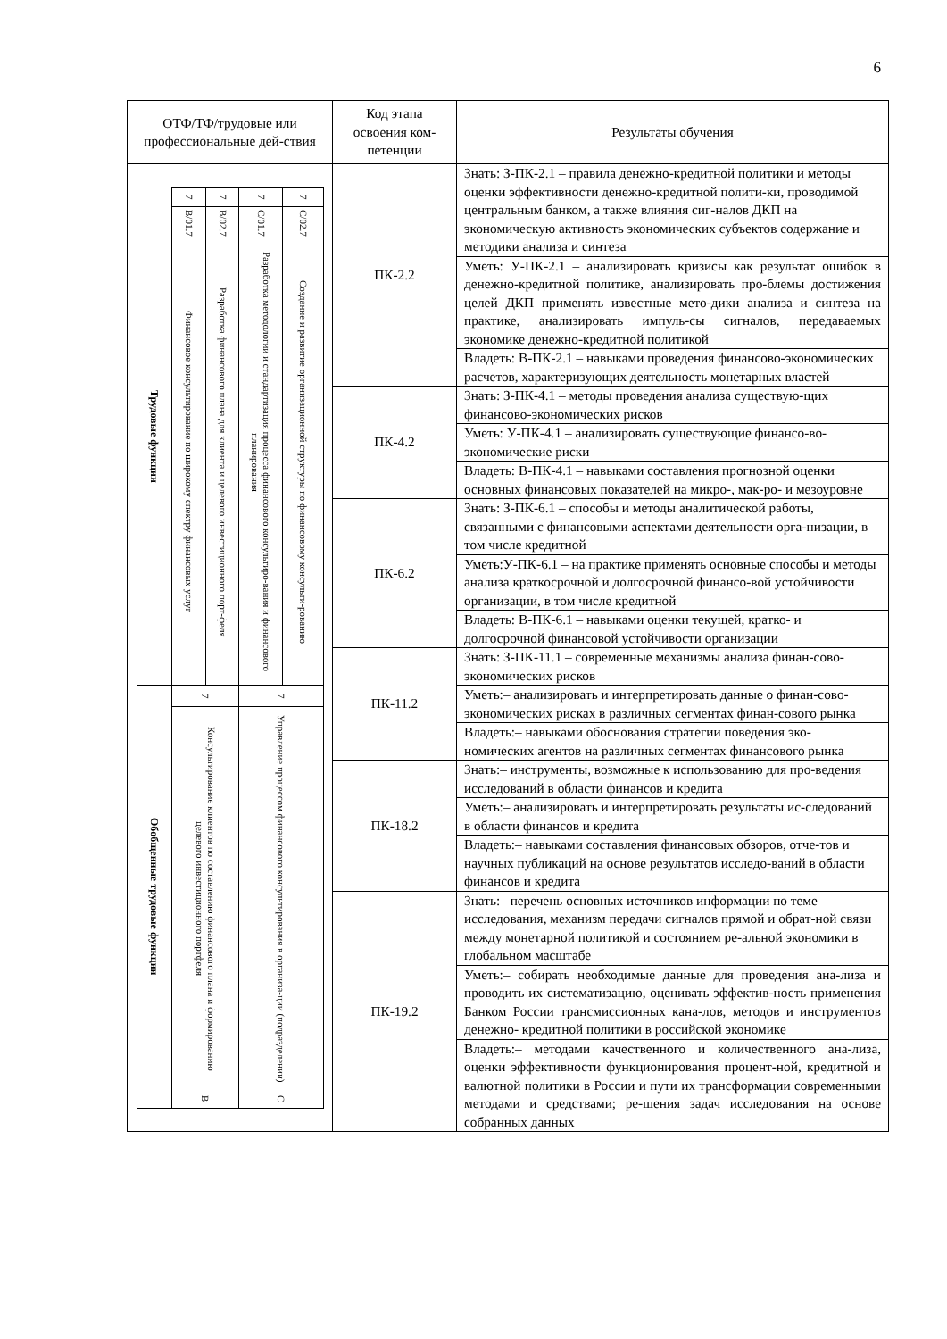6
| ОТФ/ТФ/трудовые или профессиональные дей-ствия | Код этапа освоения ком-петенции | Результаты обучения |
| --- | --- | --- |
| Трудовые функции Финансовое консультирование по широкому спектру финансовых услуг B/01.7 7 Разработка финансового плана для клиента и целевого инвестиционного порт-феля B/02.7 7 Разработка методологии и стандартизация процесса финансового консультиро-вания и финансового планирования C/01.7 7 Создание и развитие организационной структуры по финансовому консульти-рованию C/02.7 7 Обобщенные трудовые функции B Консультирование клиентов по составлению финансового плана и формированию целевого инвестиционного портфеля 7 C Управление процессом финансового консультирования в организа-ции (подразделении) 7 | ПК-2.2 | Знать: З-ПК-2.1 – правила денежно-кредитной политики и методы оценки эффективности денежно-кредитной полити-ки, проводимой центральным банком, а также влияния сиг-налов ДКП на экономическую активность экономических субъектов содержание и методики анализа и синтеза |
| | | Уметь: У-ПК-2.1 – анализировать кризисы как результат ошибок в денежно-кредитной политике, анализировать про-блемы достижения целей ДКП применять известные мето-дики анализа и синтеза на практике, анализировать импуль-сы сигналов, передаваемых экономике денежно-кредитной политикой |
| | | Владеть: В-ПК-2.1 – навыками проведения финансово-экономических расчетов, характеризующих деятельность монетарных властей |
| | ПК-4.2 | Знать: З-ПК-4.1 – методы проведения анализа существую-щих финансово-экономических рисков |
| | | Уметь: У-ПК-4.1 – анализировать существующие финансо-во-экономические риски |
| | | Владеть: В-ПК-4.1 – навыками составления прогнозной оценки основных финансовых показателей на микро-, мак-ро- и мезоуровне |
| | ПК-6.2 | Знать: З-ПК-6.1 – способы и методы аналитической работы, связанными с финансовыми аспектами деятельности орга-низации, в том числе кредитной |
| | | Уметь:У-ПК-6.1 – на практике применять основные способы и методы анализа краткосрочной и долгосрочной финансо-вой устойчивости организации, в том числе кредитной |
| | | Владеть: В-ПК-6.1 – навыками оценки текущей, кратко- и долгосрочной финансовой устойчивости организации |
| | ПК-11.2 | Знать: З-ПК-11.1 – современные механизмы анализа финан-сово-экономических рисков |
| | | Уметь:– анализировать и интерпретировать данные о финан-сово-экономических рисках в различных сегментах финан-сового рынка |
| | | Владеть:– навыками обоснования стратегии поведения эко-номических агентов на различных сегментах финансового рынка |
| | ПК-18.2 | Знать:– инструменты, возможные к использованию для про-ведения исследований в области финансов и кредита |
| | | Уметь:– анализировать и интерпретировать результаты ис-следований в области финансов и кредита |
| | | Владеть:– навыками составления финансовых обзоров, отче-тов и научных публикаций на основе результатов исследо-ваний в области финансов и кредита |
| | ПК-19.2 | Знать:– перечень основных источников информации по теме исследования, механизм передачи сигналов прямой и обрат-ной связи между монетарной политикой и состоянием ре-альной экономики в глобальном масштабе |
| | | Уметь:– собирать необходимые данные для проведения ана-лиза и проводить их систематизацию, оценивать эффектив-ность применения Банком России трансмиссионных кана-лов, методов и инструментов денежно- кредитной политики в российской экономике |
| | | Владеть:– методами качественного и количественного ана-лиза, оценки эффективности функционирования процент-ной, кредитной и валютной политики в России и пути их трансформации современными методами и средствами; ре-шения задач исследования на основе собранных данных |